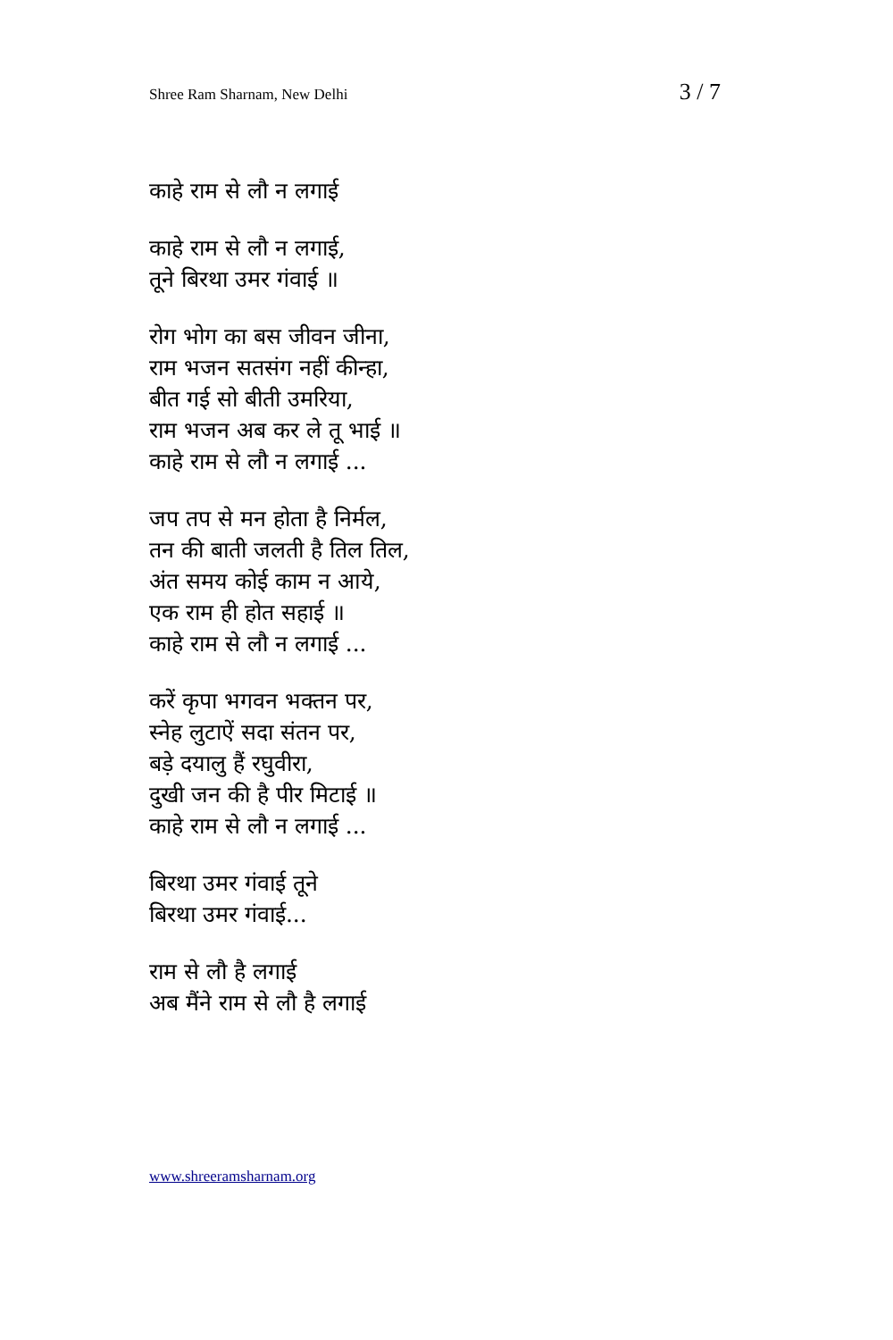Shree Ram Sharnam, New Delhi 3 / 7
काहे राम से लौ न लगाई
काहे राम से लौ न लगाई,
तूने बिरथा उमर गंवाई ॥
रोग भोग का बस जीवन जीना,
राम भजन सतसंग नहीं कीन्हा,
बीत गई सो बीती उमरिया,
राम भजन अब कर ले तू भाई ॥
काहे राम से लौ न लगाई ...
जप तप से मन होता है निर्मल,
तन की बाती जलती है तिल तिल,
अंत समय कोई काम न आये,
एक राम ही होत सहाई ॥
काहे राम से लौ न लगाई ...
करें कृपा भगवन भक्तन पर,
स्नेह लुटाऐं सदा संतन पर,
बड़े दयालु हैं रघुवीरा,
दुखी जन की है पीर मिटाई ॥
काहे राम से लौ न लगाई ...
बिरथा उमर गंवाई तूने
बिरथा उमर गंवाई...
राम से लौ है लगाई
अब मैंने राम से लौ है लगाई
www.shreeramsharnam.org